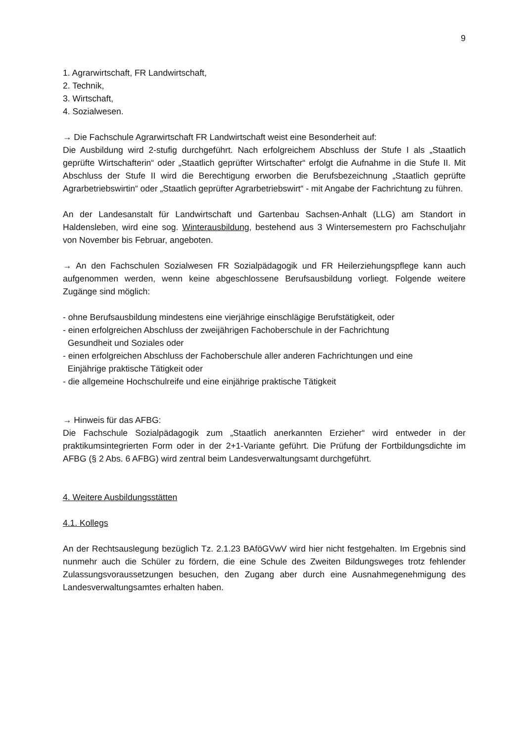9
1. Agrarwirtschaft, FR Landwirtschaft,
2. Technik,
3. Wirtschaft,
4. Sozialwesen.
→ Die Fachschule Agrarwirtschaft FR Landwirtschaft weist eine Besonderheit auf:
Die Ausbildung wird 2-stufig durchgeführt. Nach erfolgreichem Abschluss der Stufe I als „Staatlich geprüfte Wirtschafterin“ oder „Staatlich geprüfter Wirtschafter“ erfolgt die Aufnahme in die Stufe II. Mit Abschluss der Stufe II wird die Berechtigung erworben die Berufsbezeichnung „Staatlich geprüfte Agrarbetriebswirtin“ oder „Staatlich geprüfter Agrarbetriebswirt“ - mit Angabe der Fachrichtung zu führen.
An der Landesanstalt für Landwirtschaft und Gartenbau Sachsen-Anhalt (LLG) am Standort in Haldensleben, wird eine sog. Winterausbildung, bestehend aus 3 Wintersemestern pro Fachschuljahr von November bis Februar, angeboten.
→ An den Fachschulen Sozialwesen FR Sozialpädagogik und FR Heilerziehungspflege kann auch aufgenommen werden, wenn keine abgeschlossene Berufsausbildung vorliegt. Folgende weitere Zugänge sind möglich:
- ohne Berufsausbildung mindestens eine vierjährige einschlägige Berufstätigkeit, oder
- einen erfolgreichen Abschluss der zweijährigen Fachoberschule in der Fachrichtung
Gesundheit und Soziales oder
- einen erfolgreichen Abschluss der Fachoberschule aller anderen Fachrichtungen und eine
Einjährige praktische Tätigkeit oder
- die allgemeine Hochschulreife und eine einjährige praktische Tätigkeit
→ Hinweis für das AFBG:
Die Fachschule Sozialpädagogik zum „Staatlich anerkannten Erzieher“ wird entweder in der praktikumsintegrierten Form oder in der 2+1-Variante geführt. Die Prüfung der Fortbildungsdichte im AFBG (§ 2 Abs. 6 AFBG) wird zentral beim Landesverwaltungsamt durchgeführt.
4. Weitere Ausbildungsstätten
4.1. Kollegs
An der Rechtsauslegung bezüglich Tz. 2.1.23 BAföGVwV wird hier nicht festgehalten. Im Ergebnis sind nunmehr auch die Schüler zu fördern, die eine Schule des Zweiten Bildungsweges trotz fehlender Zulassungsvoraussetzungen besuchen, den Zugang aber durch eine Ausnahmegenehmigung des Landesverwaltungsamtes erhalten haben.